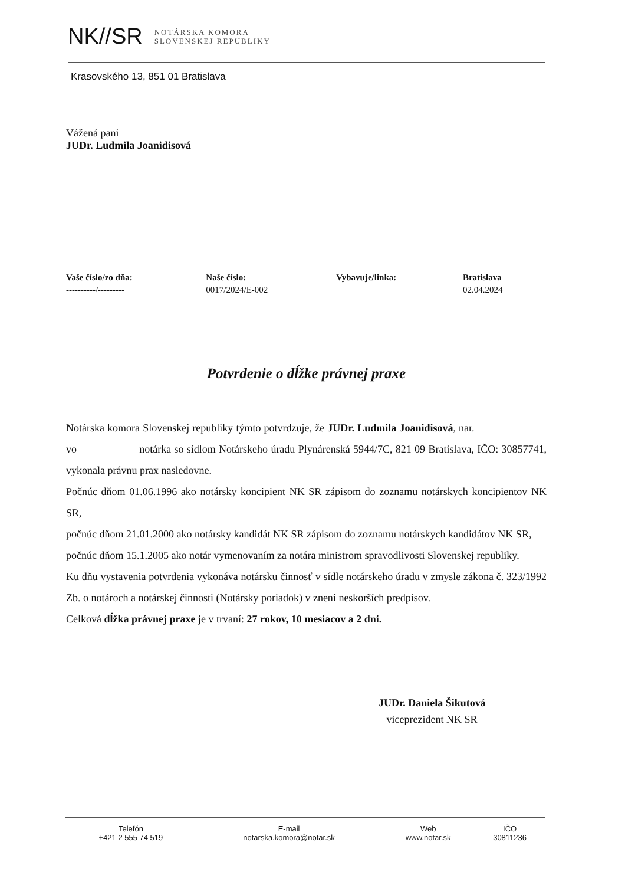NK//SR NOTÁRSKA KOMORA
SLOVENSKEJ REPUBLIKY
Krasovského 13, 851 01 Bratislava
Vážená pani
JUDr. Ludmila Joanidisová
| Vaše číslo/zo dňa: | Naše číslo: | Vybavuje/linka: | Bratislava |
| --- | --- | --- | --- |
| ----------/--------- | 0017/2024/E-002 | | 02.04.2024 |
Potvrdenie o dĺžke právnej praxe
Notárska komora Slovenskej republiky týmto potvrdzuje, že JUDr. Ludmila Joanidisová, nar. vo notárka so sídlom Notárskeho úradu Plynárenská 5944/7C, 821 09 Bratislava, IČO: 30857741, vykonala právnu prax nasledovne.
Počnúc dňom 01.06.1996 ako notársky koncipient NK SR zápisom do zoznamu notárskych koncipientov NK SR,
počnúc dňom 21.01.2000 ako notársky kandidát NK SR zápisom do zoznamu notárskych kandidátov NK SR,
počnúc dňom 15.1.2005 ako notár vymenovaním za notára ministrom spravodlivosti Slovenskej republiky.
Ku dňu vystavenia potvrdenia vykonáva notársku činnosť v sídle notárskeho úradu v zmysle zákona č. 323/1992 Zb. o notároch a notárskej činnosti (Notársky poriadok) v znení neskorších predpisov.
Celková dĺžka právnej praxe je v trvaní: 27 rokov, 10 mesiacov a 2 dni.
JUDr. Daniela Šikutová
viceprezident NK SR
| Telefón +421 2 555 74 519 | E-mail notarska.komora@notar.sk | Web www.notar.sk | IČO 30811236 |